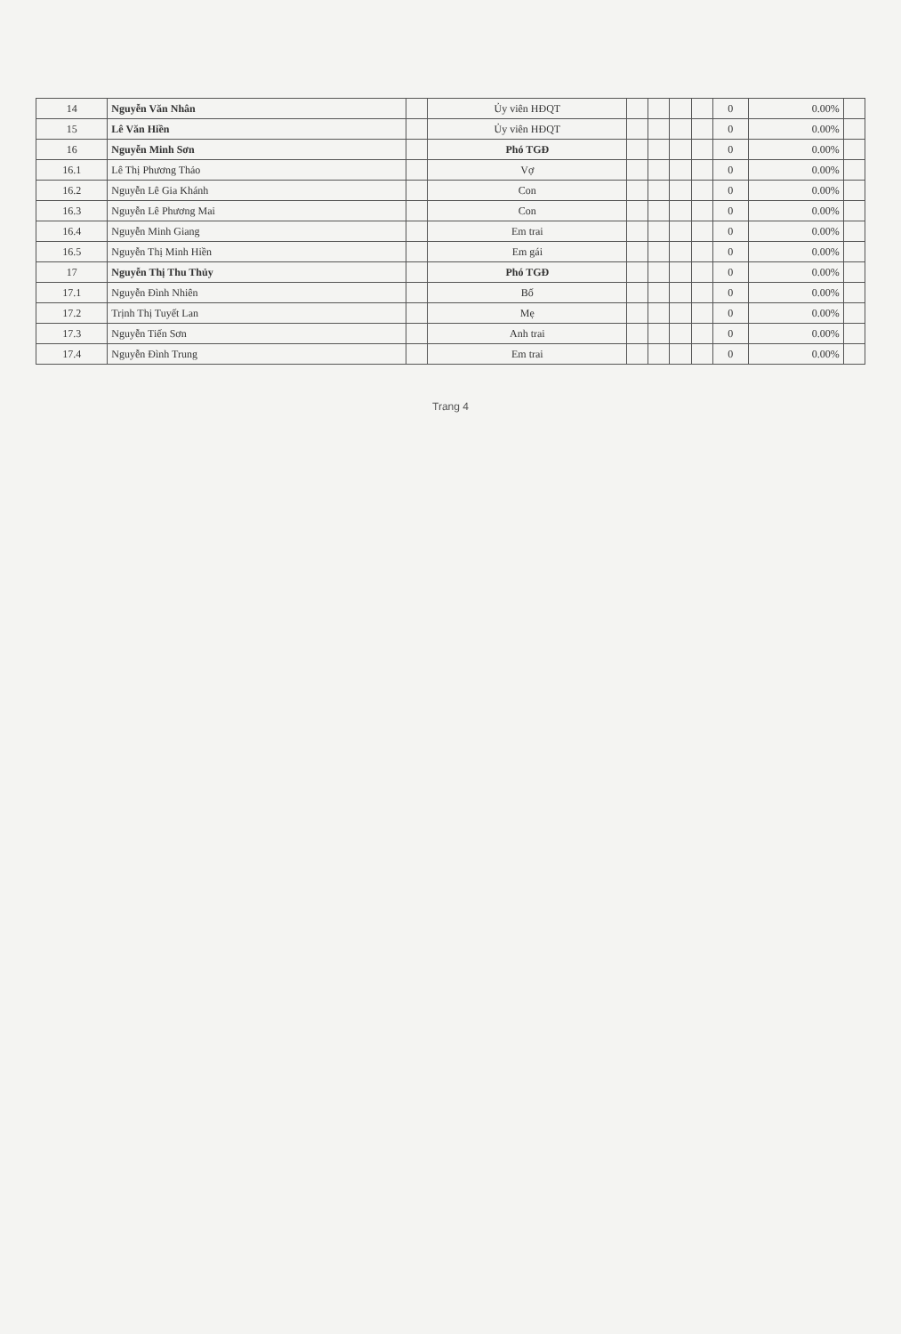| 14 | Nguyễn Văn Nhân | | Ủy viên HĐQT | | | | | 0 | 0.00% | |
| 15 | Lê Văn Hiền | | Ủy viên HĐQT | | | | | 0 | 0.00% | |
| 16 | Nguyễn Minh Sơn | | Phó TGĐ | | | | | 0 | 0.00% | |
| 16.1 | Lê Thị Phương Thảo | | Vợ | | | | | 0 | 0.00% | |
| 16.2 | Nguyễn Lê Gia Khánh | | Con | | | | | 0 | 0.00% | |
| 16.3 | Nguyễn Lê Phương Mai | | Con | | | | | 0 | 0.00% | |
| 16.4 | Nguyễn Minh Giang | | Em trai | | | | | 0 | 0.00% | |
| 16.5 | Nguyễn Thị Minh Hiền | | Em gái | | | | | 0 | 0.00% | |
| 17 | Nguyễn Thị Thu Thủy | | Phó TGĐ | | | | | 0 | 0.00% | |
| 17.1 | Nguyễn Đình Nhiên | | Bố | | | | | 0 | 0.00% | |
| 17.2 | Trịnh Thị Tuyết Lan | | Mẹ | | | | | 0 | 0.00% | |
| 17.3 | Nguyễn Tiến Sơn | | Anh trai | | | | | 0 | 0.00% | |
| 17.4 | Nguyễn Đình Trung | | Em trai | | | | | 0 | 0.00% | |
Trang 4